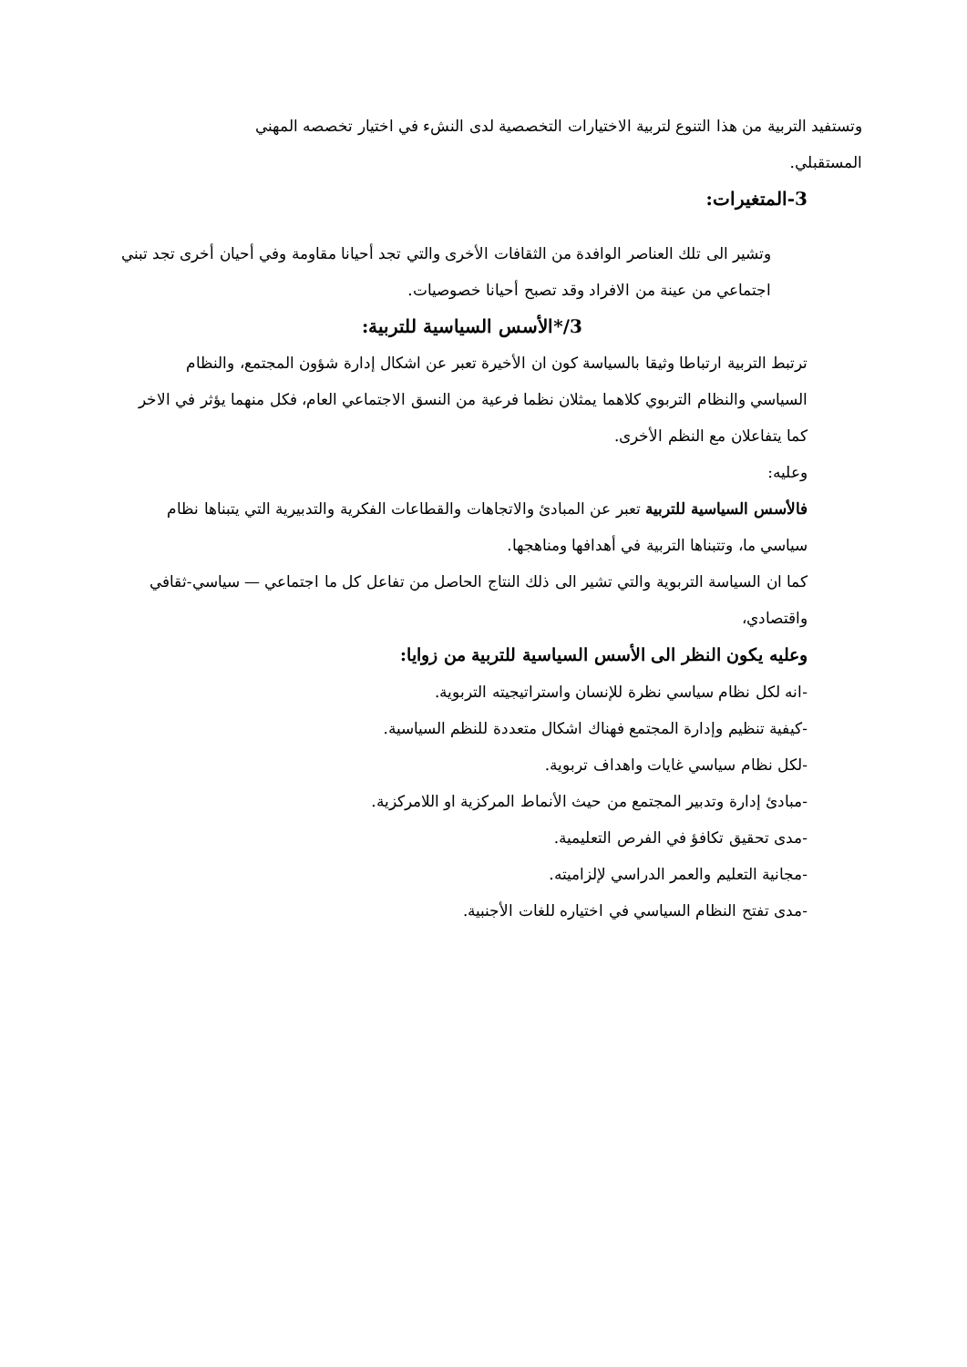وتستفيد التربية من هذا التنوع لتربية الاختيارات التخصصية لدى النشء في اختيار تخصصه المهني المستقبلي.
3-المتغيرات:
وتشير الى تلك العناصر الوافدة من الثقافات الأخرى والتي تجد أحيانا مقاومة وفي أحيان أخرى تجد تبني اجتماعي من عينة من الافراد وقد تصبح أحيانا خصوصيات.
3/*الأسس السياسية للتربية:
ترتبط التربية ارتباطا وثيقا بالسياسة كون ان الأخيرة تعبر عن اشكال إدارة شؤون المجتمع، والنظام السياسي والنظام التربوي كلاهما يمثلان نظما فرعية من النسق الاجتماعي العام، فكل منهما يؤثر في الاخر كما يتفاعلان مع النظم الأخرى.
وعليه:
فالأسس السياسية للتربية تعبر عن المبادئ والاتجاهات والقطاعات الفكرية والتدبيرية التي يتبناها نظام سياسي ما، وتتبناها التربية في أهدافها ومناهجها.
كما ان السياسة التربوية والتي تشير الى ذلك النتاج الحاصل من تفاعل كل ما اجتماعي — سياسي-ثقافي واقتصادي،
وعليه يكون النظر الى الأسس السياسية للتربية من زوايا:
-انه لكل نظام سياسي نظرة للإنسان واستراتيجيته التربوية.
-كيفية تنظيم وإدارة المجتمع فهناك اشكال متعددة للنظم السياسية.
-لكل نظام سياسي غايات واهداف تربوية.
-مبادئ إدارة وتدبير المجتمع من حيث الأنماط المركزية او اللامركزية.
-مدى تحقيق تكافؤ في الفرص التعليمية.
-مجانية التعليم والعمر الدراسي لإلزاميته.
-مدى تفتح النظام السياسي في اختياره للغات الأجنبية.